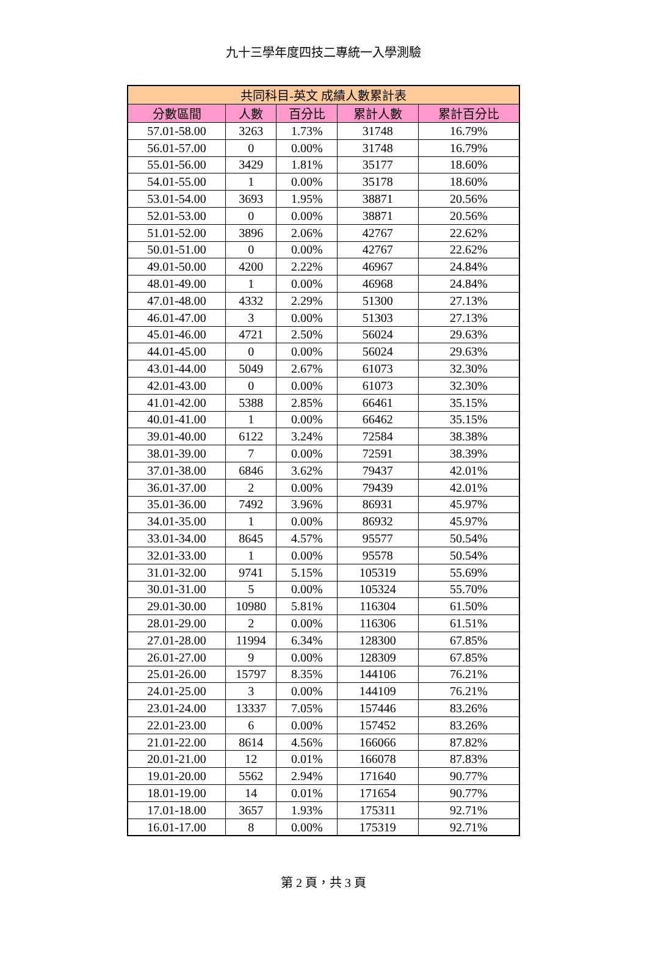九十三學年度四技二專統一入學測驗
| 共同科目-英文 成績人數累計表 | | | | |
| --- | --- | --- | --- | --- |
| 分數區間 | 人數 | 百分比 | 累計人數 | 累計百分比 |
| 57.01-58.00 | 3263 | 1.73% | 31748 | 16.79% |
| 56.01-57.00 | 0 | 0.00% | 31748 | 16.79% |
| 55.01-56.00 | 3429 | 1.81% | 35177 | 18.60% |
| 54.01-55.00 | 1 | 0.00% | 35178 | 18.60% |
| 53.01-54.00 | 3693 | 1.95% | 38871 | 20.56% |
| 52.01-53.00 | 0 | 0.00% | 38871 | 20.56% |
| 51.01-52.00 | 3896 | 2.06% | 42767 | 22.62% |
| 50.01-51.00 | 0 | 0.00% | 42767 | 22.62% |
| 49.01-50.00 | 4200 | 2.22% | 46967 | 24.84% |
| 48.01-49.00 | 1 | 0.00% | 46968 | 24.84% |
| 47.01-48.00 | 4332 | 2.29% | 51300 | 27.13% |
| 46.01-47.00 | 3 | 0.00% | 51303 | 27.13% |
| 45.01-46.00 | 4721 | 2.50% | 56024 | 29.63% |
| 44.01-45.00 | 0 | 0.00% | 56024 | 29.63% |
| 43.01-44.00 | 5049 | 2.67% | 61073 | 32.30% |
| 42.01-43.00 | 0 | 0.00% | 61073 | 32.30% |
| 41.01-42.00 | 5388 | 2.85% | 66461 | 35.15% |
| 40.01-41.00 | 1 | 0.00% | 66462 | 35.15% |
| 39.01-40.00 | 6122 | 3.24% | 72584 | 38.38% |
| 38.01-39.00 | 7 | 0.00% | 72591 | 38.39% |
| 37.01-38.00 | 6846 | 3.62% | 79437 | 42.01% |
| 36.01-37.00 | 2 | 0.00% | 79439 | 42.01% |
| 35.01-36.00 | 7492 | 3.96% | 86931 | 45.97% |
| 34.01-35.00 | 1 | 0.00% | 86932 | 45.97% |
| 33.01-34.00 | 8645 | 4.57% | 95577 | 50.54% |
| 32.01-33.00 | 1 | 0.00% | 95578 | 50.54% |
| 31.01-32.00 | 9741 | 5.15% | 105319 | 55.69% |
| 30.01-31.00 | 5 | 0.00% | 105324 | 55.70% |
| 29.01-30.00 | 10980 | 5.81% | 116304 | 61.50% |
| 28.01-29.00 | 2 | 0.00% | 116306 | 61.51% |
| 27.01-28.00 | 11994 | 6.34% | 128300 | 67.85% |
| 26.01-27.00 | 9 | 0.00% | 128309 | 67.85% |
| 25.01-26.00 | 15797 | 8.35% | 144106 | 76.21% |
| 24.01-25.00 | 3 | 0.00% | 144109 | 76.21% |
| 23.01-24.00 | 13337 | 7.05% | 157446 | 83.26% |
| 22.01-23.00 | 6 | 0.00% | 157452 | 83.26% |
| 21.01-22.00 | 8614 | 4.56% | 166066 | 87.82% |
| 20.01-21.00 | 12 | 0.01% | 166078 | 87.83% |
| 19.01-20.00 | 5562 | 2.94% | 171640 | 90.77% |
| 18.01-19.00 | 14 | 0.01% | 171654 | 90.77% |
| 17.01-18.00 | 3657 | 1.93% | 175311 | 92.71% |
| 16.01-17.00 | 8 | 0.00% | 175319 | 92.71% |
第 2 頁，共 3 頁